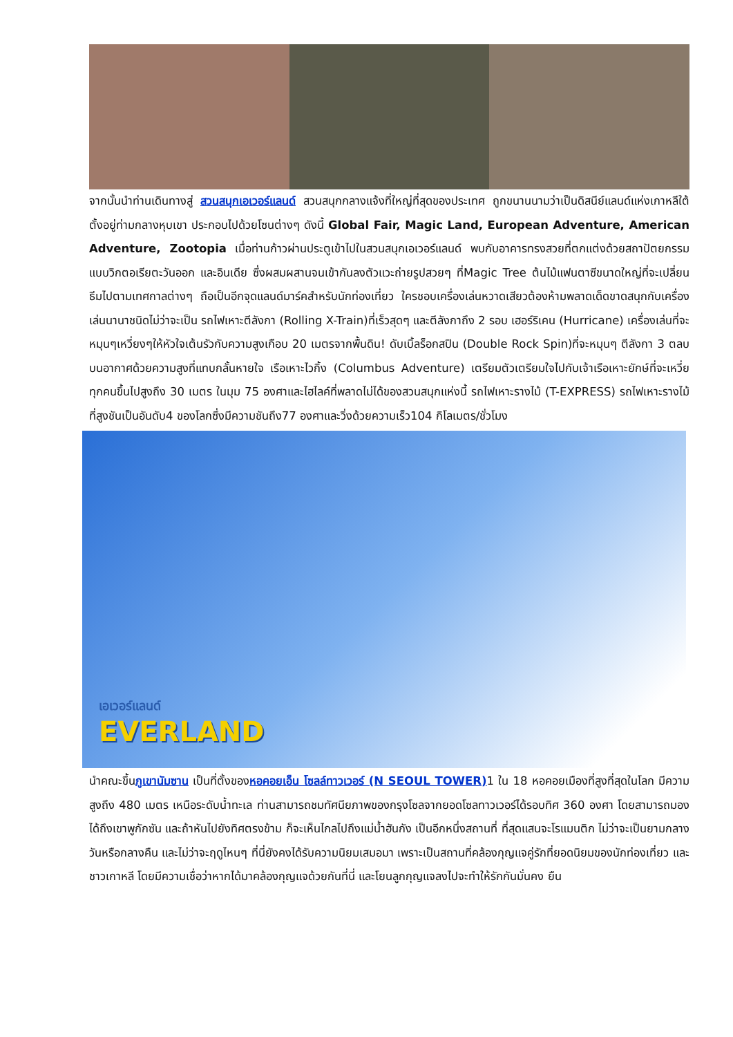จากนั้นนำท่านเดินทางสู่ สวนสนุกเอเวอร์แลนด์ สวนสนุกกลางแจ้งที่ใหญ่ที่สุดของประเทศ ถูกขนานนามว่าเป็นดิสนีย์แลนด์แห่งเกาหลีใต้ตั้งอยู่ท่ามกลางหุบเขา ประกอบไปด้วยโซนต่างๆ ดังนี้ Global Fair, Magic Land, European Adventure, American Adventure, Zootopia เมื่อท่านก้าวผ่านประตูเข้าไปในสวนสนุกเอเวอร์แลนด์ พบกับอาคารทรงสวยที่ตกแต่งด้วยสถาปัตยกรรมแบบวิกตอเรียตะวันออก และอินเดีย ซึ่งผสมผสานจนเข้ากันลงตัวแวะถ่ายรูปสวยๆ ที่Magic Tree ต้นไม้แฟนตาซีขนาดใหญ่ที่จะเปลี่ยนธีมไปตามเทศกาลต่างๆ ถือเป็นอีกจุดแลนด์มาร์คสำหรับนักท่องเที่ยว ใครชอบเครื่องเล่นหวาดเสียวต้องห้ามพลาดเด็ดขาดสนุกกับเครื่องเล่นนานาชนิดไม่ว่าจะเป็น รถไฟเหาะตีลังกา (Rolling X-Train)ที่เร็วสุดๆ และตีลังกาถึง 2 รอบ เฮอร์ริเคน (Hurricane) เครื่องเล่นที่จะหมุนๆเหวี่ยงๆให้หัวใจเต้นรัวกับความสูงเกือบ 20 เมตรจากพื้นดิน! ดับเบิ้ลร็อกสปิน (Double Rock Spin)ที่จะหมุนๆ ตีลังกา 3 ตลบบนอากาศด้วยความสูงที่แทบกลั้นหายใจ เรือเหาะไวกิ้ง (Columbus Adventure) เตรียมตัวเตรียมใจไปกับเจ้าเรือเหาะยักษ์ที่จะเหวี่ยทุกคนขึ้นไปสูงถึง 30 เมตร ในมุม 75 องศาและไฮไลค์ที่พลาดไม่ได้ของสวนสนุกแห่งนี้ รถไฟเหาะรางไม้ (T-EXPRESS) รถไฟเหาะรางไม้ที่สูงชันเป็นอันดับ4 ของโลกซึ่งมีความชันถึง77 องศาและวิ่งด้วยความเร็ว104 กิโลเมตร/ชั่วโมง
เอเวอร์แลนด์
EVERLAND
นำคณะขึ้นภูเขานัมซาน เป็นที่ตั้งของหอคอยเอ็น โซลล์ทาวเวอร์ (N SEOUL TOWER) 1 ใน 18 หอคอยเมืองที่สูงที่สุดในโลก มีความสูงถึง 480 เมตร เหนือระดับน้ำทะเล ท่านสามารถชมทัศนียภาพของกรุงโซลจากยอดโซลทาวเวอร์ได้รอบทิศ 360 องศา โดยสามารถมองได้ถึงเขาพูกักซัน และถ้าหันไปยังทิศตรงข้าม ก็จะเห็นไกลไปถึงแม่น้ำฮันกัง เป็นอีกหนึ่งสถานที่ ที่สุดแสนจะโรแมนติก ไม่ว่าจะเป็นยามกลางวันหรือกลางคืน และไม่ว่าจะฤดูไหนๆ ที่นี่ยังคงได้รับความนิยมเสมอมา เพราะเป็นสถานที่คล้องกุญแจคู่รักที่ยอดนิยมของนักท่องเที่ยว และชาวเกาหลี โดยมีความเชื่อว่าหากได้มาคล้องกุญแจด้วยกันที่นี่ และโยนลูกกุญแจลงไปจะทำให้รักกันมั่นคง ยืน